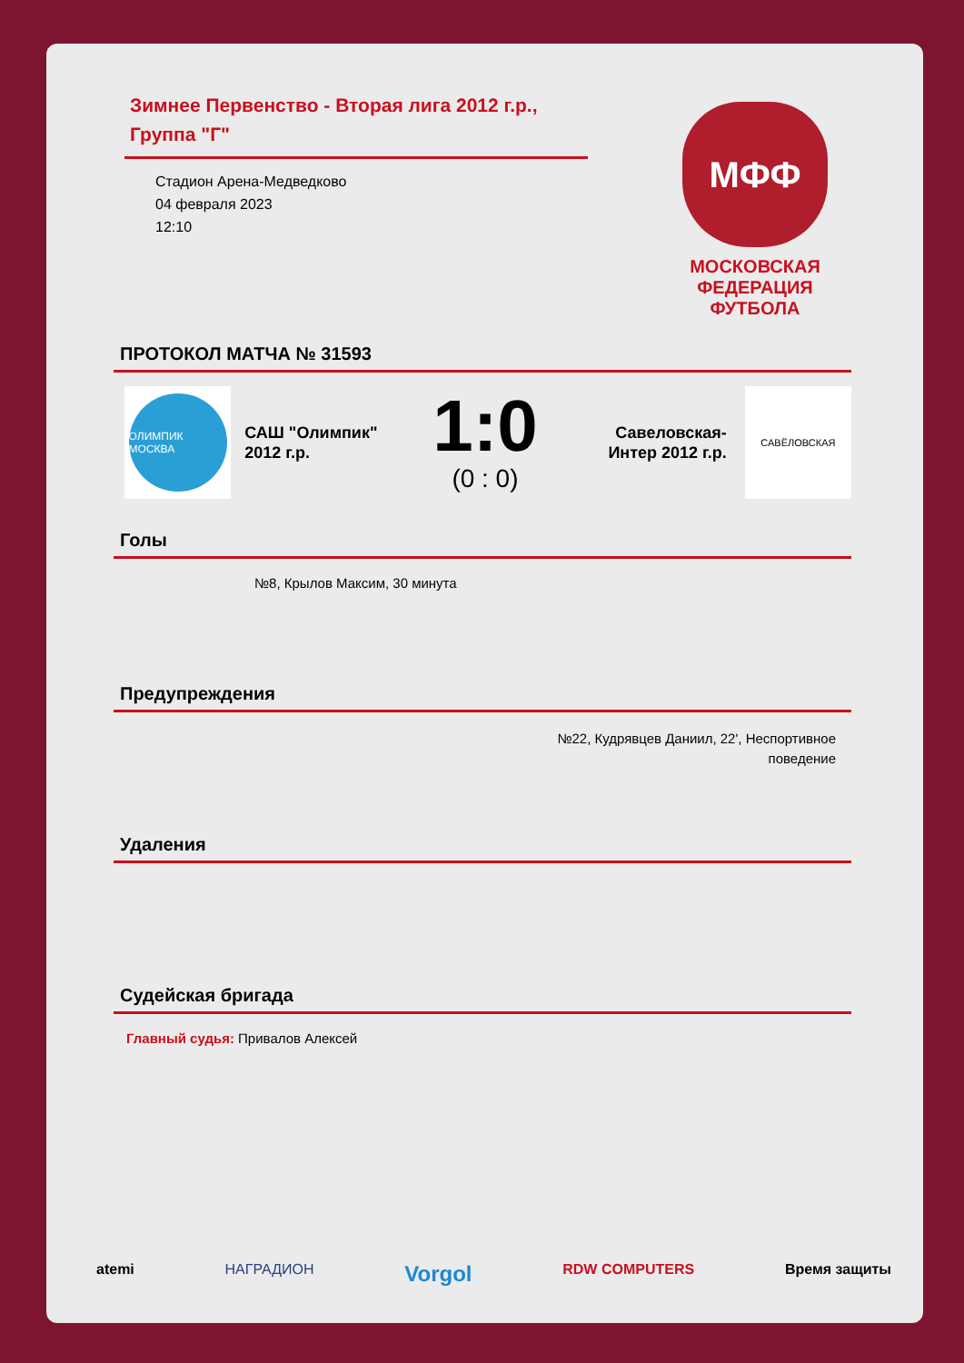Зимнее Первенство - Вторая лига 2012 г.р., Группа "Г"
Стадион Арена-Медведково
04 февраля 2023
12:10
МФФ
МОСКОВСКАЯ
ФЕДЕРАЦИЯ
ФУТБОЛА
ПРОТОКОЛ МАТЧА № 31593
ОЛИМПИК МОСКВА
САШ "Олимпик" 2012 г.р.
1:0
(0 : 0)
Савеловская-Интер 2012 г.р.
САВЁЛОВСКАЯ
Голы
№8, Крылов Максим, 30 минута
Предупреждения
№22, Кудрявцев Даниил, 22', Неспортивное
поведение
Удаления
Судейская бригада
Главный судья: Привалов Алексей
atemi НАГРАДИОН Vorgol RDW COMPUTERS Время защиты